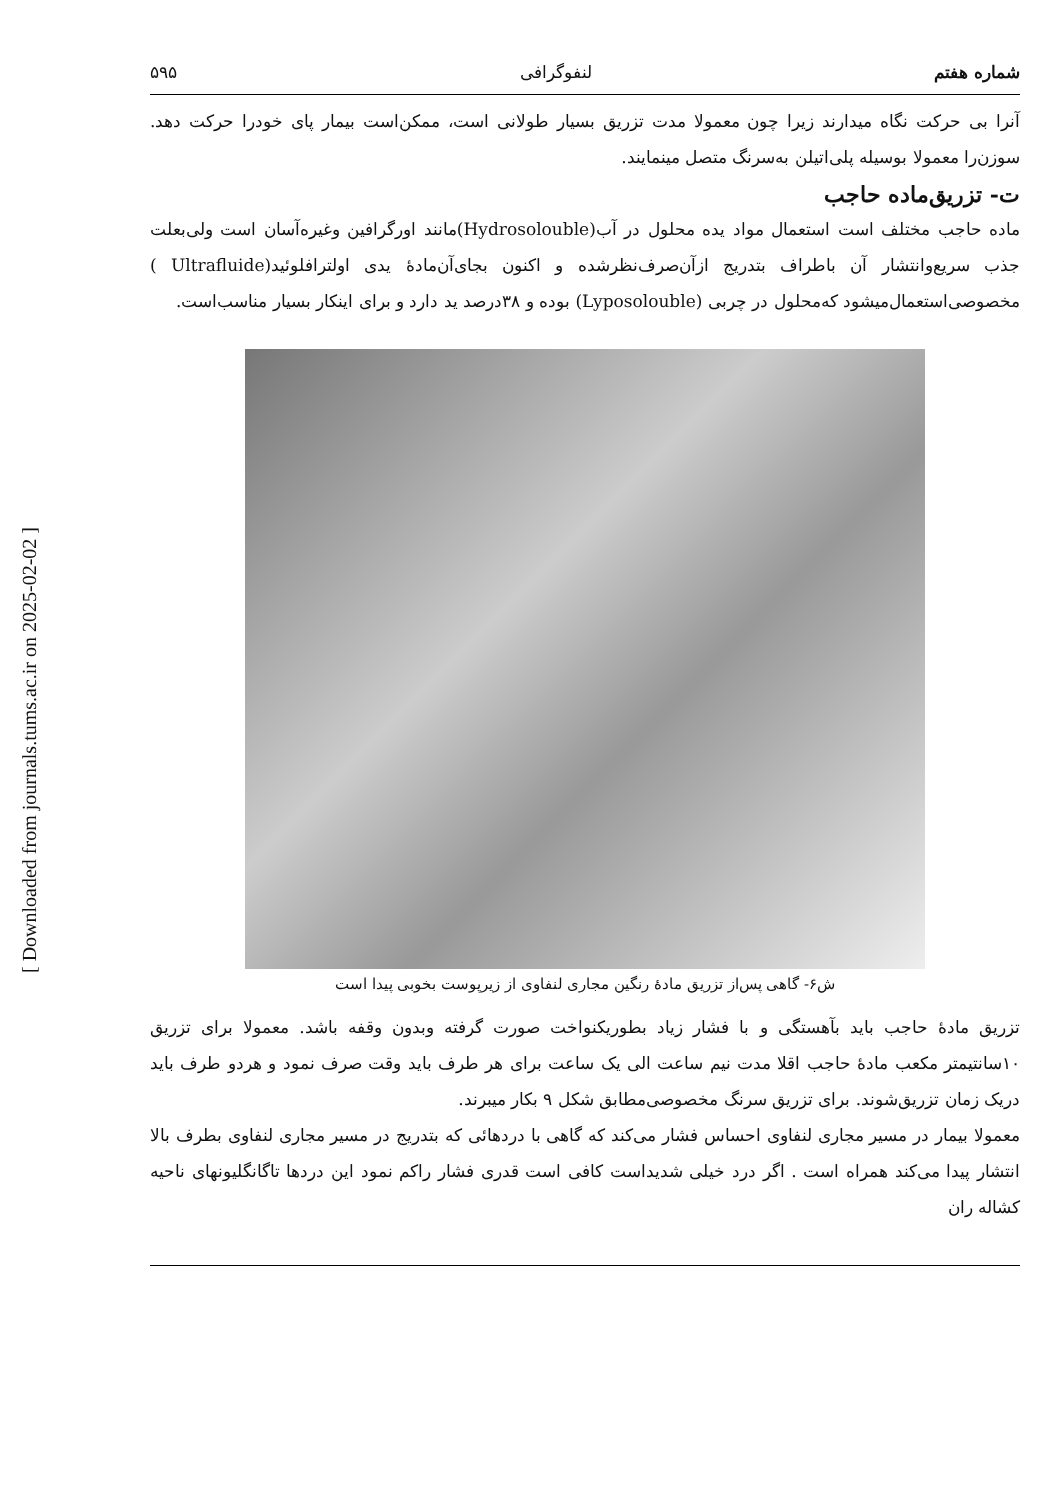[ Downloaded from journals.tums.ac.ir on 2025-02-02 ]
شماره هفتم لنفوگرافی ۵۹۵
آنرا بی حرکت نگاه میدارند زیرا چون معمولا مدت تزریق بسیار طولانی است، ممکن‌است بیمار پای خودرا حرکت دهد. سوزن‌را معمولا بوسیله پلی‌اتیلن به‌سرنگ متصل مینمایند.
ت- تزریق‌ماده حاجب
ماده حاجب مختلف است استعمال مواد یده محلول در آب(Hydrosolouble)مانند اورگرافین وغیره‌آسان است ولی‌بعلت جذب سریع‌وانتشار آن باطراف بتدریج ازآن‌صرف‌نظرشده و اکنون بجای‌آن‌مادهٔ یدی اولترافلوئید(Ultrafluide ) مخصوصی‌استعمال‌میشود که‌محلول در چربی (Lyposolouble) بوده و ۳۸درصد ید دارد و برای اینکار بسیار مناسب‌است.
ش۶- گاهی پس‌از تزریق مادهٔ رنگین مجاری لنفاوی از زیرپوست بخوبی پیدا است
تزریق مادهٔ حاجب باید بآهستگی و با فشار زیاد بطوریکنواخت صورت گرفته وبدون وقفه باشد. معمولا برای تزریق ۱۰سانتیمتر مکعب مادهٔ حاجب اقلا مدت نیم ساعت الی یک ساعت برای هر طرف باید وقت صرف نمود و هردو طرف باید دریک زمان تزریق‌شوند. برای تزریق سرنگ مخصوصی‌مطابق شکل ۹ بکار میبرند.
معمولا بیمار در مسیر مجاری لنفاوی احساس فشار می‌کند که گاهی با دردهائی که بتدریج در مسیر مجاری لنفاوی بطرف بالا انتشار پیدا می‌کند همراه است . اگر درد خیلی شدیداست کافی است قدری فشار راکم نمود این دردها تاگانگلیونهای ناحیه کشاله ران